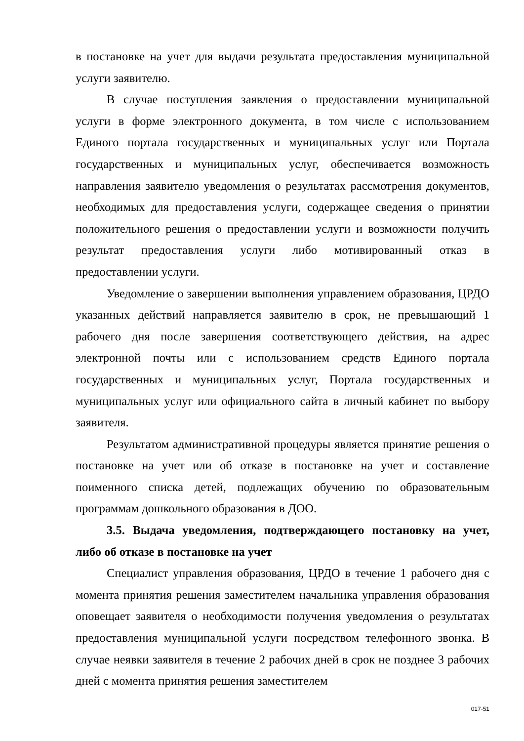в постановке на учет для выдачи результата предоставления муниципальной услуги заявителю.
В случае поступления заявления о предоставлении муниципальной услуги в форме электронного документа, в том числе с использованием Единого портала государственных и муниципальных услуг или Портала государственных и муниципальных услуг, обеспечивается возможность направления заявителю уведомления о результатах рассмотрения документов, необходимых для предоставления услуги, содержащее сведения о принятии положительного решения о предоставлении услуги и возможности получить результат предоставления услуги либо мотивированный отказ в предоставлении услуги.
Уведомление о завершении выполнения управлением образования, ЦРДО указанных действий направляется заявителю в срок, не превышающий 1 рабочего дня после завершения соответствующего действия, на адрес электронной почты или с использованием средств Единого портала государственных и муниципальных услуг, Портала государственных и муниципальных услуг или официального сайта в личный кабинет по выбору заявителя.
Результатом административной процедуры является принятие решения о постановке на учет или об отказе в постановке на учет и составление поименного списка детей, подлежащих обучению по образовательным программам дошкольного образования в ДОО.
3.5. Выдача уведомления, подтверждающего постановку на учет, либо об отказе в постановке на учет
Специалист управления образования, ЦРДО в течение 1 рабочего дня с моментa принятия решения заместителем начальника управления образования оповещает заявителя о необходимости получения уведомления о результатах предоставления муниципальной услуги посредством телефонного звонка. В случае неявки заявителя в течение 2 рабочих дней в срок не позднее 3 рабочих дней с момента принятия решения заместителем
017-51